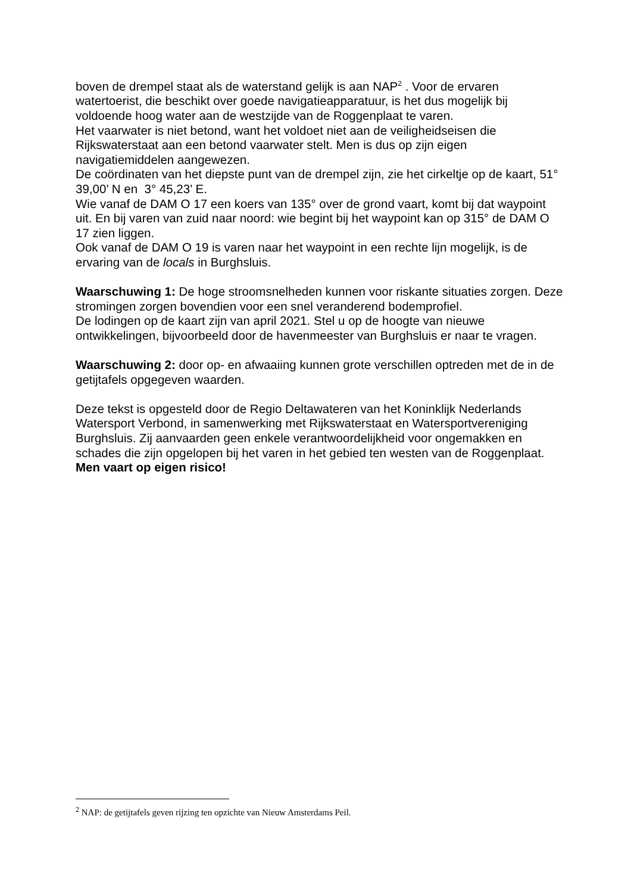boven de drempel staat als de waterstand gelijk is aan NAP<sup>2</sup> . Voor de ervaren watertoerist, die beschikt over goede navigatieapparatuur, is het dus mogelijk bij voldoende hoog water aan de westzijde van de Roggenplaat te varen.
Het vaarwater is niet betond, want het voldoet niet aan de veiligheidseisen die Rijkswaterstaat aan een betond vaarwater stelt. Men is dus op zijn eigen navigatiemiddelen aangewezen.
De coördinaten van het diepste punt van de drempel zijn, zie het cirkeltje op de kaart, 51° 39,00’ N en 3° 45,23’ E.
Wie vanaf de DAM O 17 een koers van 135° over de grond vaart, komt bij dat waypoint uit. En bij varen van zuid naar noord: wie begint bij het waypoint kan op 315° de DAM O 17 zien liggen.
Ook vanaf de DAM O 19 is varen naar het waypoint in een rechte lijn mogelijk, is de ervaring van de locals in Burghsluis.
Waarschuwing 1: De hoge stroomsnelheden kunnen voor riskante situaties zorgen. Deze stromingen zorgen bovendien voor een snel veranderend bodemprofiel.
De lodingen op de kaart zijn van april 2021. Stel u op de hoogte van nieuwe ontwikkelingen, bijvoorbeeld door de havenmeester van Burghsluis er naar te vragen.
Waarschuwing 2: door op- en afwaaiing kunnen grote verschillen optreden met de in de getijtafels opgegeven waarden.
Deze tekst is opgesteld door de Regio Deltawateren van het Koninklijk Nederlands Watersport Verbond, in samenwerking met Rijkswaterstaat en Watersportvereniging Burghsluis. Zij aanvaarden geen enkele verantwoordelijkheid voor ongemakken en schades die zijn opgelopen bij het varen in het gebied ten westen van de Roggenplaat.
Men vaart op eigen risico!
<sup>2</sup> NAP: de getijtafels geven rijzing ten opzichte van Nieuw Amsterdams Peil.